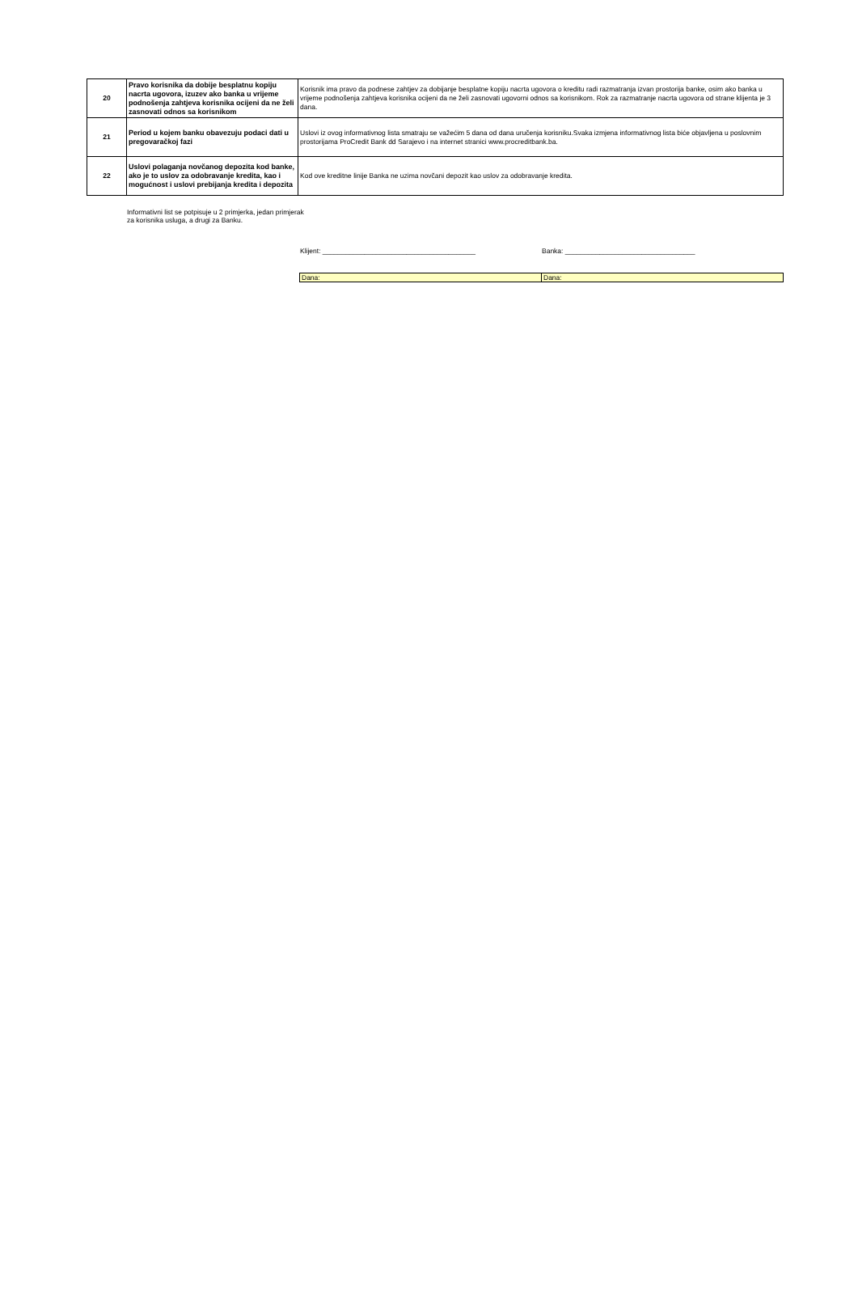| 20 | Pravo korisnika da dobije besplatnu kopiju nacrta ugovora, izuzev ako banka u vrijeme podnošenja zahtjeva korisnika ocijeni da ne želi zasnovati odnos sa korisnikom | Korisnik ima pravo da podnese zahtjev za dobijanje besplatne kopiju nacrta ugovora o kreditu radi razmatranja izvan prostorija banke, osim ako banka u vrijeme podnošenja zahtjeva korisnika ocijeni da ne želi zasnovati ugovorni odnos sa korisnikom. Rok za razmatranje nacrta ugovora od strane klijenta je 3 dana. |
| 21 | Period u kojem banku obavezuju podaci dati u pregovaračkoj fazi | Uslovi iz ovog informativnog lista smatraju se važećim 5 dana od dana uručenja korisniku.Svaka izmjena informativnog lista biće objavljena u poslovnim prostorijama ProCredit Bank dd Sarajevo i na internet stranici www.procreditbank.ba. |
| 22 | Uslovi polaganja novčanog depozita kod banke, ako je to uslov za odobravanje kredita, kao i mogućnost i uslovi prebijanja kredita i depozita | Kod ove kreditne linije Banka ne uzima novčani depozit kao uslov za odobravanje kredita. |
Informativni list se potpisuje u 2 primjerka, jedan primjerak za korisnika usluga, a drugi za Banku.
Klijent: ________________________________________ Banka: __________________________________
| Dana: | Dana: |